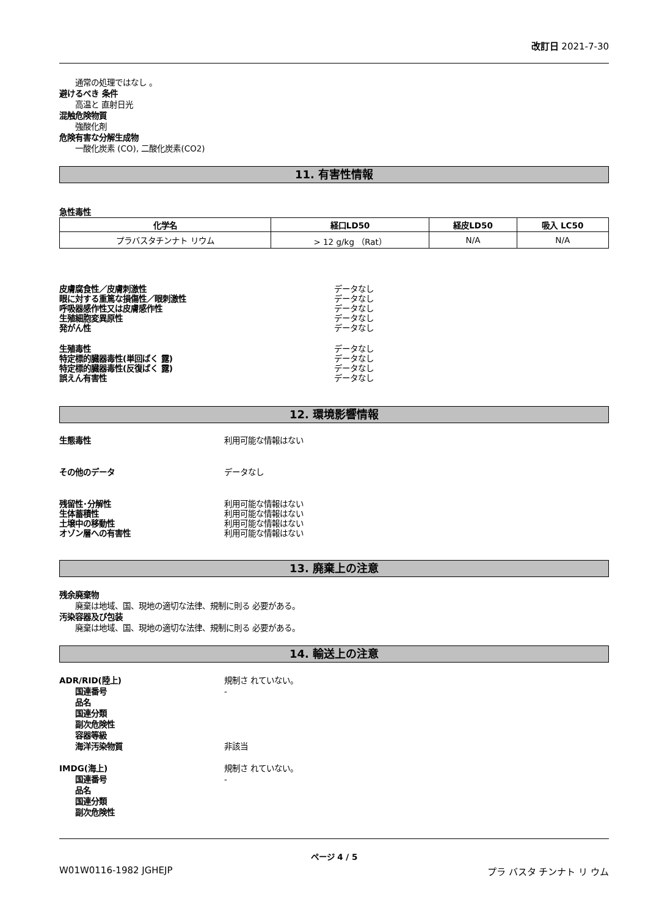改訂日 2021-7-30
通常の処理ではなし 。
避けるべき 条件
高温と 直射日光
混触危険物質
強酸化剤
危険有害な分解生成物
一酸化炭素 (CO), 二酸化炭素(CO2)
11. 有害性情報
急性毒性
| 化学名 | 経口LD50 | 経皮LD50 | 吸入 LC50 |
| --- | --- | --- | --- |
| プラバスタチンナト リウム | > 12 g/kg （Rat） | N/A | N/A |
皮膚腐食性／皮膚刺激性 データなし
眼に対する重篤な損傷性／眼刺激性 データなし
呼吸器感作性又は皮膚感作性 データなし
生殖細胞変異原性 データなし
発がん性 データなし
生殖毒性 データなし
特定標的臓器毒性(単回ばく 露) データなし
特定標的臓器毒性(反復ばく 露) データなし
誤えん有害性 データなし
12. 環境影響情報
生態毒性 利用可能な情報はない
その他のデータ データなし
残留性･分解性 利用可能な情報はない
生体蓄積性 利用可能な情報はない
土壌中の移動性 利用可能な情報はない
オゾン層への有害性 利用可能な情報はない
13. 廃棄上の注意
残余廃棄物
廃棄は地域、国、現地の適切な法律、規制に則る 必要がある。
汚染容器及び包装
廃棄は地域、国、現地の適切な法律、規制に則る 必要がある。
14. 輸送上の注意
ADR/RID(陸上) 規制さ れていない。
国連番号 -
品名
国連分類
副次危険性
容器等級
海洋汚染物質 非該当
IMDG(海上) 規制さ れていない。
国連番号 -
品名
国連分類
副次危険性
ページ 4 / 5
W01W0116-1982 JGHEJP プラ バスタ チンナト リ ウム